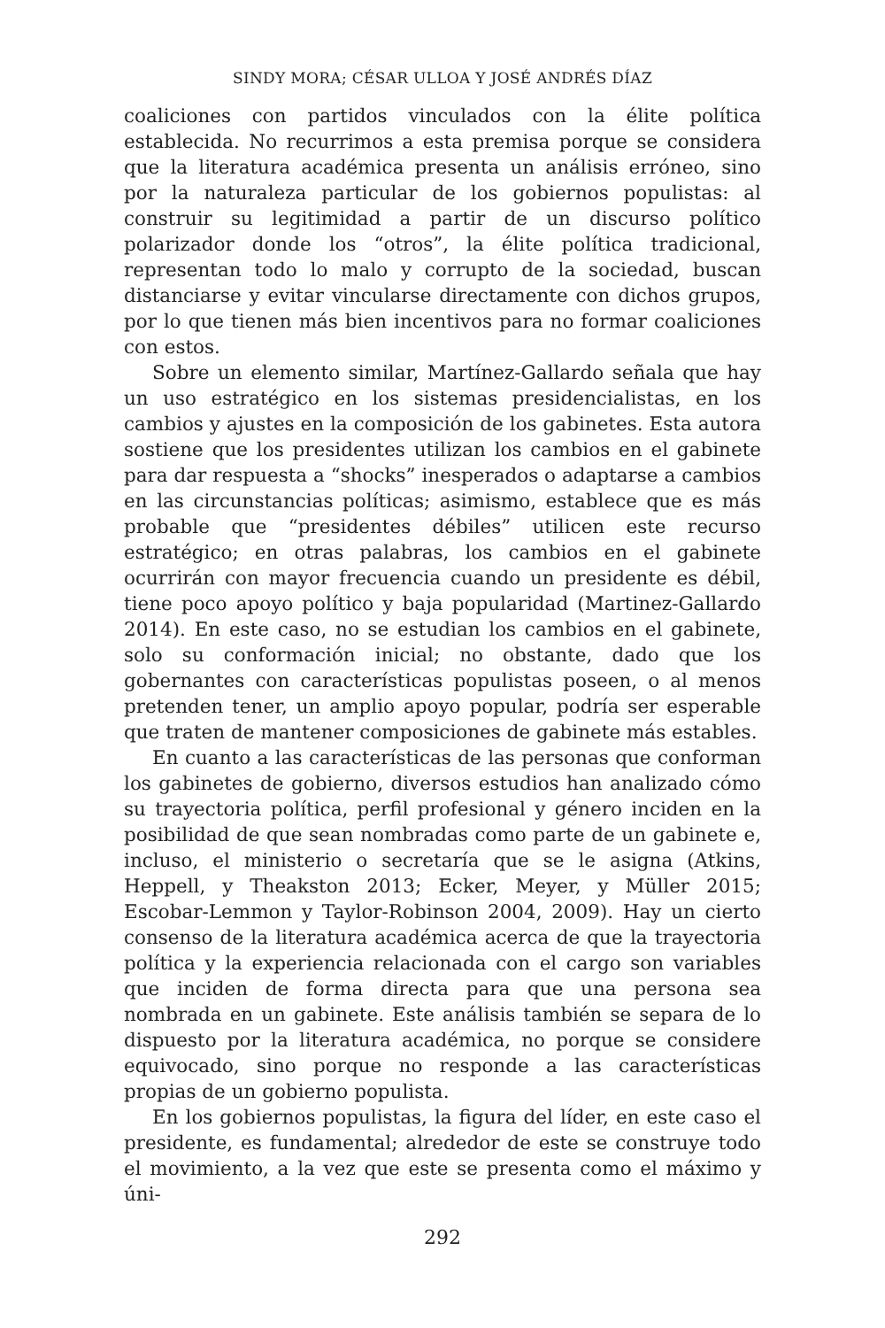SINDY MORA; CÉSAR ULLOA Y JOSÉ ANDRÉS DÍAZ
coaliciones con partidos vinculados con la élite política establecida. No recurrimos a esta premisa porque se considera que la literatura académica presenta un análisis erróneo, sino por la naturaleza particular de los gobiernos populistas: al construir su legitimidad a partir de un discurso político polarizador donde los “otros”, la élite política tradicional, representan todo lo malo y corrupto de la sociedad, buscan distanciarse y evitar vincularse directamente con dichos grupos, por lo que tienen más bien incentivos para no formar coaliciones con estos.
Sobre un elemento similar, Martínez-Gallardo señala que hay un uso estratégico en los sistemas presidencialistas, en los cambios y ajustes en la composición de los gabinetes. Esta autora sostiene que los presidentes utilizan los cambios en el gabinete para dar respuesta a “shocks” inesperados o adaptarse a cambios en las circunstancias políticas; asimismo, establece que es más probable que “presidentes débiles” utilicen este recurso estratégico; en otras palabras, los cambios en el gabinete ocurrirán con mayor frecuencia cuando un presidente es débil, tiene poco apoyo político y baja popularidad (Martinez-Gallardo 2014). En este caso, no se estudian los cambios en el gabinete, solo su conformación inicial; no obstante, dado que los gobernantes con características populistas poseen, o al menos pretenden tener, un amplio apoyo popular, podría ser esperable que traten de mantener composiciones de gabinete más estables.
En cuanto a las características de las personas que conforman los gabinetes de gobierno, diversos estudios han analizado cómo su trayectoria política, perfil profesional y género inciden en la posibilidad de que sean nombradas como parte de un gabinete e, incluso, el ministerio o secretaría que se le asigna (Atkins, Heppell, y Theakston 2013; Ecker, Meyer, y Müller 2015; Escobar-Lemmon y Taylor-Robinson 2004, 2009). Hay un cierto consenso de la literatura académica acerca de que la trayectoria política y la experiencia relacionada con el cargo son variables que inciden de forma directa para que una persona sea nombrada en un gabinete. Este análisis también se separa de lo dispuesto por la literatura académica, no porque se considere equivocado, sino porque no responde a las características propias de un gobierno populista.
En los gobiernos populistas, la figura del líder, en este caso el presidente, es fundamental; alrededor de este se construye todo el movimiento, a la vez que este se presenta como el máximo y úni-
292